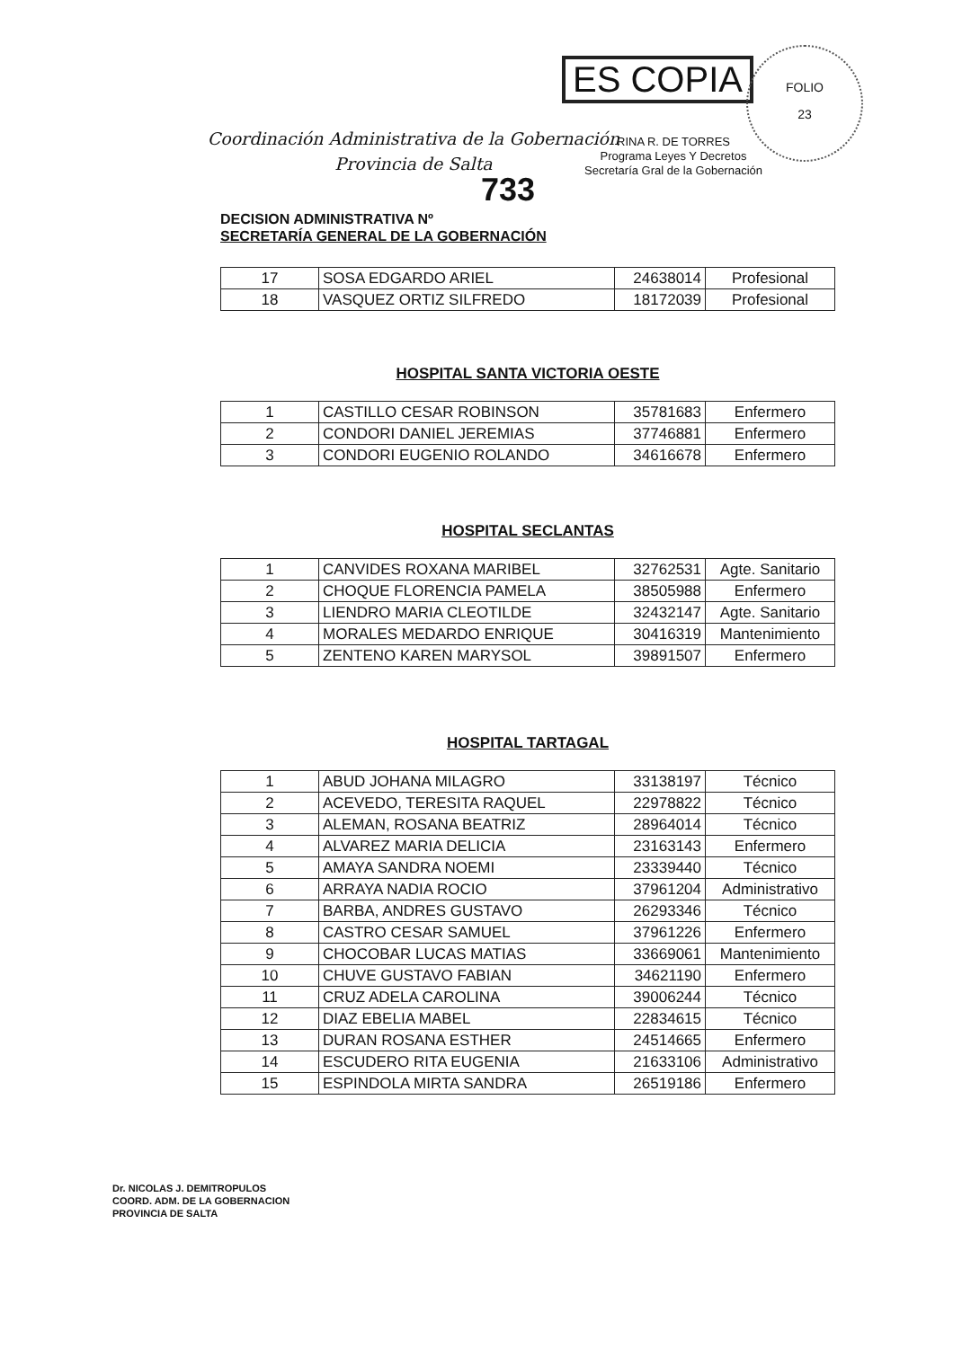ES COPIA
FOLIO
23
Coordinación Administrativa de la Gobernación
Provincia de Salta
RINA R. DE TORRES
Programa Leyes Y Decretos
Secretaría Gral de la Gobernación
733
DECISION ADMINISTRATIVA Nº
SECRETARÍA GENERAL DE LA GOBERNACIÓN
| 17 | SOSA EDGARDO ARIEL | 24638014 | Profesional |
| 18 | VASQUEZ ORTIZ SILFREDO | 18172039 | Profesional |
HOSPITAL SANTA VICTORIA OESTE
| 1 | CASTILLO CESAR ROBINSON | 35781683 | Enfermero |
| 2 | CONDORI DANIEL JEREMIAS | 37746881 | Enfermero |
| 3 | CONDORI EUGENIO ROLANDO | 34616678 | Enfermero |
HOSPITAL SECLANTAS
| 1 | CANVIDES ROXANA MARIBEL | 32762531 | Agte. Sanitario |
| 2 | CHOQUE FLORENCIA PAMELA | 38505988 | Enfermero |
| 3 | LIENDRO MARIA CLEOTILDE | 32432147 | Agte. Sanitario |
| 4 | MORALES MEDARDO ENRIQUE | 30416319 | Mantenimiento |
| 5 | ZENTENO KAREN MARYSOL | 39891507 | Enfermero |
HOSPITAL TARTAGAL
| 1 | ABUD JOHANA MILAGRO | 33138197 | Técnico |
| 2 | ACEVEDO, TERESITA RAQUEL | 22978822 | Técnico |
| 3 | ALEMAN, ROSANA BEATRIZ | 28964014 | Técnico |
| 4 | ALVAREZ MARIA DELICIA | 23163143 | Enfermero |
| 5 | AMAYA SANDRA NOEMI | 23339440 | Técnico |
| 6 | ARRAYA NADIA ROCIO | 37961204 | Administrativo |
| 7 | BARBA, ANDRES GUSTAVO | 26293346 | Técnico |
| 8 | CASTRO CESAR SAMUEL | 37961226 | Enfermero |
| 9 | CHOCOBAR LUCAS MATIAS | 33669061 | Mantenimiento |
| 10 | CHUVE GUSTAVO FABIAN | 34621190 | Enfermero |
| 11 | CRUZ ADELA CAROLINA | 39006244 | Técnico |
| 12 | DIAZ EBELIA MABEL | 22834615 | Técnico |
| 13 | DURAN ROSANA ESTHER | 24514665 | Enfermero |
| 14 | ESCUDERO RITA EUGENIA | 21633106 | Administrativo |
| 15 | ESPINDOLA MIRTA SANDRA | 26519186 | Enfermero |
Dr. NICOLAS J. DEMITROPULOS
COORD. ADM. DE LA GOBERNACION
PROVINCIA DE SALTA